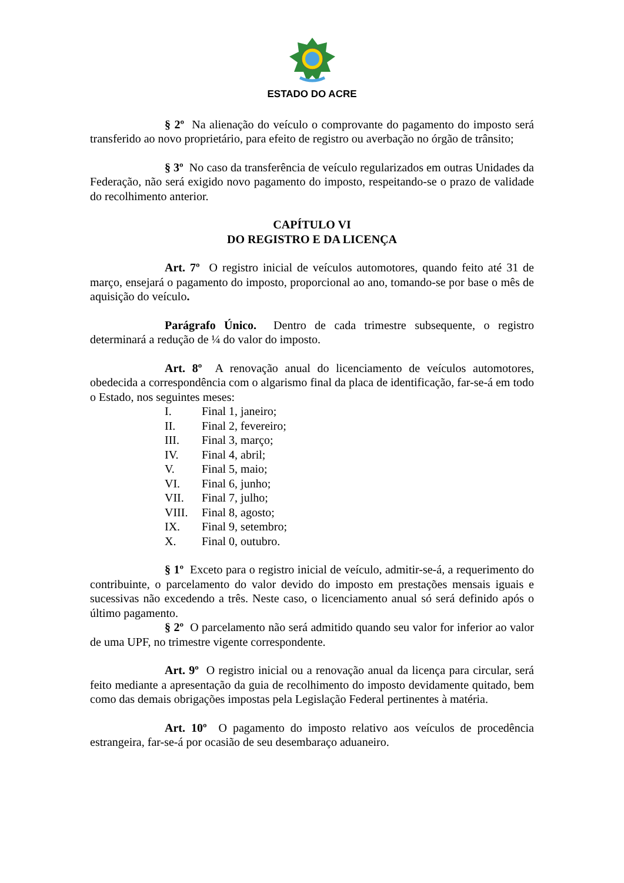ESTADO DO ACRE
§ 2º Na alienação do veículo o comprovante do pagamento do imposto será transferido ao novo proprietário, para efeito de registro ou averbação no órgão de trânsito;
§ 3º No caso da transferência de veículo regularizados em outras Unidades da Federação, não será exigido novo pagamento do imposto, respeitando-se o prazo de validade do recolhimento anterior.
CAPÍTULO VI
DO REGISTRO E DA LICENÇA
Art. 7º O registro inicial de veículos automotores, quando feito até 31 de março, ensejará o pagamento do imposto, proporcional ao ano, tomando-se por base o mês de aquisição do veículo.
Parágrafo Único. Dentro de cada trimestre subsequente, o registro determinará a redução de ¼ do valor do imposto.
Art. 8º A renovação anual do licenciamento de veículos automotores, obedecida a correspondência com o algarismo final da placa de identificação, far-se-á em todo o Estado, nos seguintes meses:
I. Final 1, janeiro;
II. Final 2, fevereiro;
III. Final 3, março;
IV. Final 4, abril;
V. Final 5, maio;
VI. Final 6, junho;
VII. Final 7, julho;
VIII. Final 8, agosto;
IX. Final 9, setembro;
X. Final 0, outubro.
§ 1º Exceto para o registro inicial de veículo, admitir-se-á, a requerimento do contribuinte, o parcelamento do valor devido do imposto em prestações mensais iguais e sucessivas não excedendo a três. Neste caso, o licenciamento anual só será definido após o último pagamento.
§ 2º O parcelamento não será admitido quando seu valor for inferior ao valor de uma UPF, no trimestre vigente correspondente.
Art. 9º O registro inicial ou a renovação anual da licença para circular, será feito mediante a apresentação da guia de recolhimento do imposto devidamente quitado, bem como das demais obrigações impostas pela Legislação Federal pertinentes à matéria.
Art. 10º O pagamento do imposto relativo aos veículos de procedência estrangeira, far-se-á por ocasião de seu desembaraço aduaneiro.